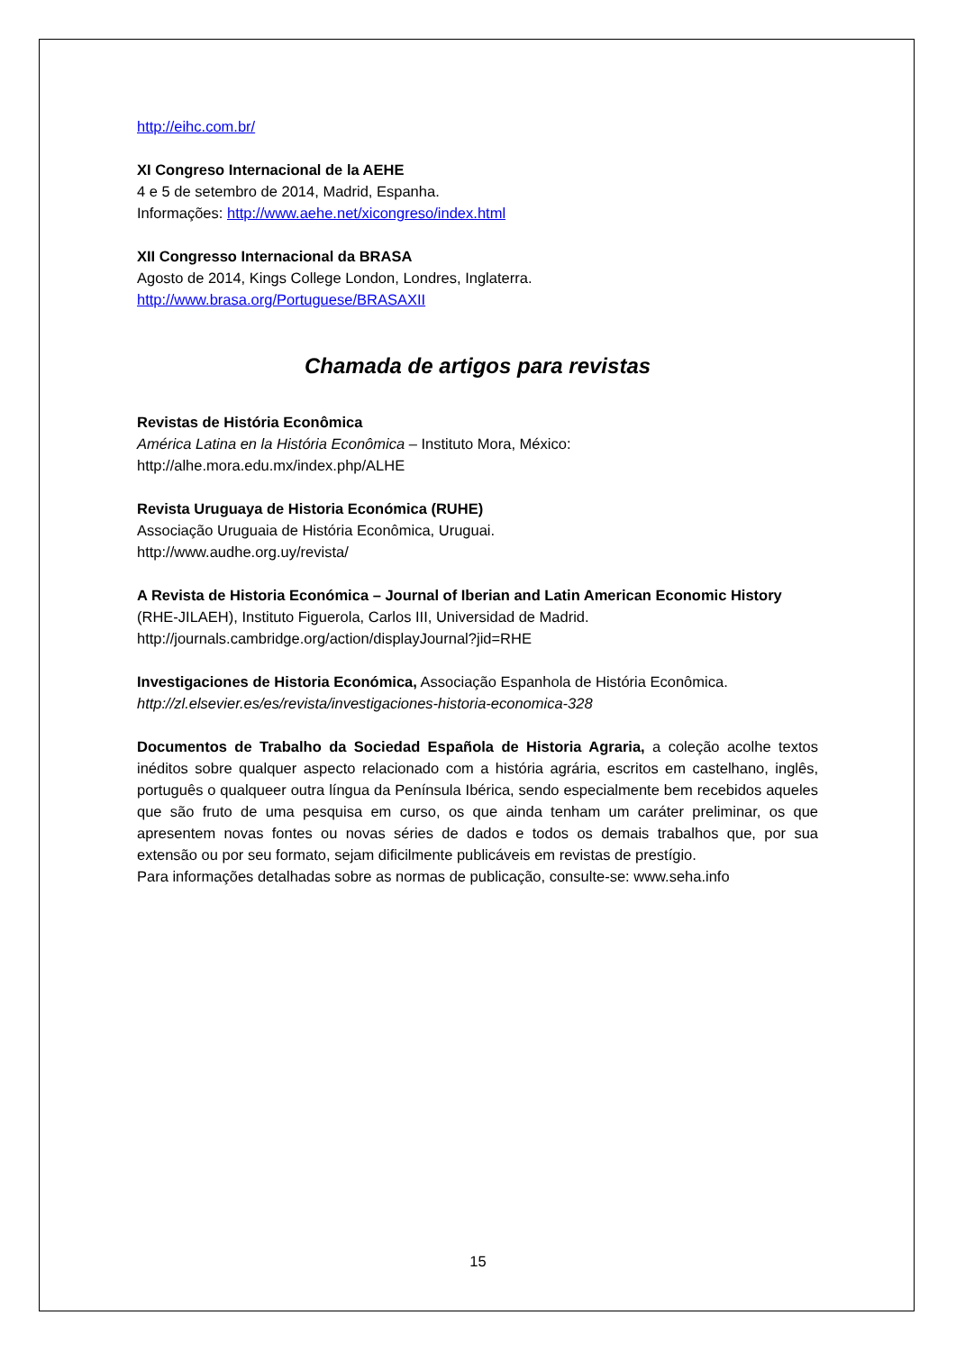http://eihc.com.br/
XI Congreso Internacional de la AEHE
4 e 5 de setembro de 2014, Madrid, Espanha.
Informações: http://www.aehe.net/xicongreso/index.html
XII Congresso Internacional da BRASA
Agosto de 2014, Kings College London, Londres, Inglaterra.
http://www.brasa.org/Portuguese/BRASAXII
Chamada de artigos para revistas
Revistas de História Econômica
América Latina en la História Econômica – Instituto Mora, México:
http://alhe.mora.edu.mx/index.php/ALHE
Revista Uruguaya de Historia Económica (RUHE)
Associação Uruguaia de História Econômica, Uruguai.
http://www.audhe.org.uy/revista/
A Revista de Historia Económica – Journal of Iberian and Latin American Economic History (RHE-JILAEH), Instituto Figuerola, Carlos III, Universidad de Madrid.
http://journals.cambridge.org/action/displayJournal?jid=RHE
Investigaciones de Historia Económica, Associação Espanhola de História Econômica.
http://zl.elsevier.es/es/revista/investigaciones-historia-economica-328
Documentos de Trabalho da Sociedad Española de Historia Agraria, a coleção acolhe textos inéditos sobre qualquer aspecto relacionado com a história agrária, escritos em castelhano, inglês, português o qualqueer outra língua da Península Ibérica, sendo especialmente bem recebidos aqueles que são fruto de uma pesquisa em curso, os que ainda tenham um caráter preliminar, os que apresentem novas fontes ou novas séries de dados e todos os demais trabalhos que, por sua extensão ou por seu formato, sejam dificilmente publicáveis em revistas de prestígio.
Para informações detalhadas sobre as normas de publicação, consulte-se: www.seha.info
15